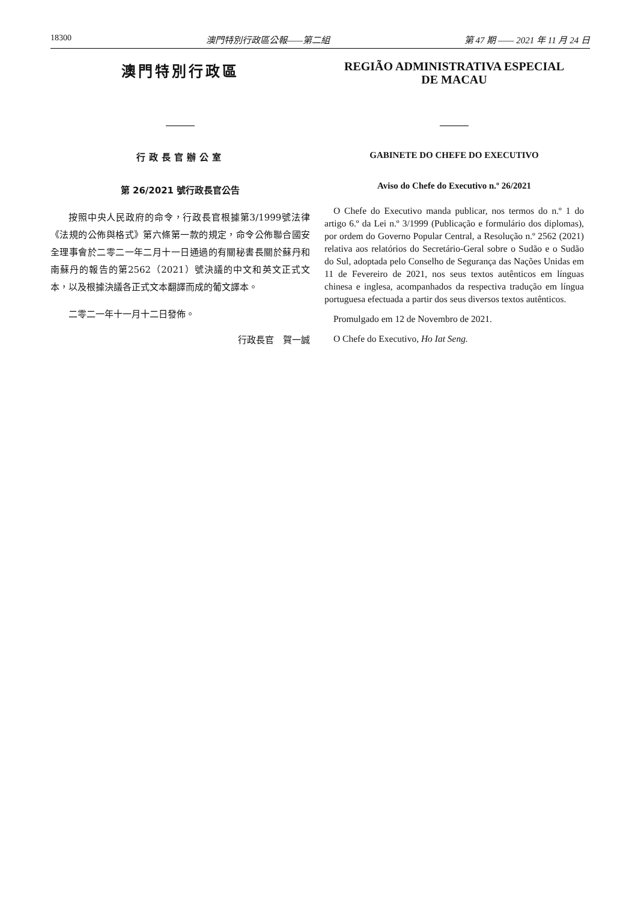18300 澳門特別行政區公報——第二組 第 47 期 —— 2021 年 11 月 24 日
澳門特別行政區
行政長官辦公室
第 26/2021 號行政長官公告
按照中央人民政府的命令，行政長官根據第3/1999號法律《法規的公佈與格式》第六條第一款的規定，命令公佈聯合國安全理事會於二零二一年二月十一日通過的有關秘書長關於蘇丹和南蘇丹的報告的第2562（2021）號決議的中文和英文正式文本，以及根據決議各正式文本翻譯而成的葡文譯本。
二零二一年十一月十二日發佈。
行政長官　賀一誠
REGIÃO ADMINISTRATIVA ESPECIAL
DE MACAU
GABINETE DO CHEFE DO EXECUTIVO
Aviso do Chefe do Executivo n.º 26/2021
O Chefe do Executivo manda publicar, nos termos do n.º 1 do artigo 6.º da Lei n.º 3/1999 (Publicação e formulário dos diplomas), por ordem do Governo Popular Central, a Resolução n.º 2562 (2021) relativa aos relatórios do Secretário-Geral sobre o Sudão e o Sudão do Sul, adoptada pelo Conselho de Segurança das Nações Unidas em 11 de Fevereiro de 2021, nos seus textos autênticos em línguas chinesa e inglesa, acompanhados da respectiva tradução em língua portuguesa efectuada a partir dos seus diversos textos autênticos.
Promulgado em 12 de Novembro de 2021.
O Chefe do Executivo, Ho Iat Seng.